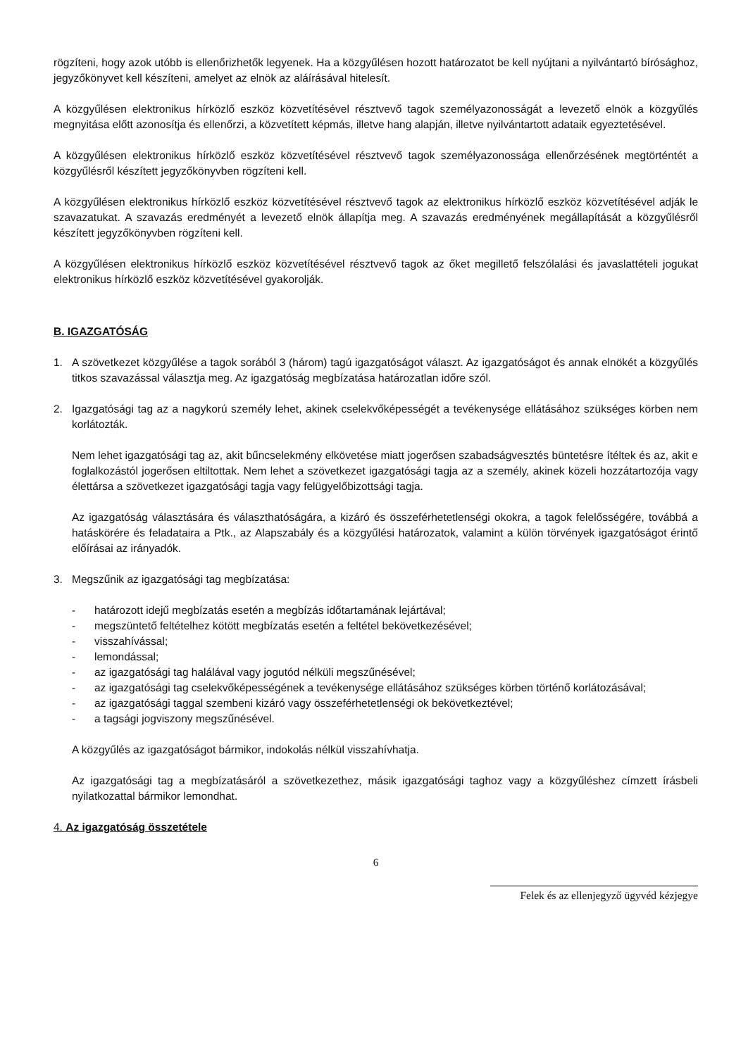rögzíteni, hogy azok utóbb is ellenőrizhetők legyenek. Ha a közgyűlésen hozott határozatot be kell nyújtani a nyilvántartó bírósághoz, jegyzőkönyvet kell készíteni, amelyet az elnök az aláírásával hitelesít.
A közgyűlésen elektronikus hírközlő eszköz közvetítésével résztvevő tagok személyazonosságát a levezető elnök a közgyűlés megnyitása előtt azonosítja és ellenőrzi, a közvetített képmás, illetve hang alapján, illetve nyilvántartott adataik egyeztetésével.
A közgyűlésen elektronikus hírközlő eszköz közvetítésével résztvevő tagok személyazonossága ellenőrzésének megtörténtét a közgyűlésről készített jegyzőkönyvben rögzíteni kell.
A közgyűlésen elektronikus hírközlő eszköz közvetítésével résztvevő tagok az elektronikus hírközlő eszköz közvetítésével adják le szavazatukat. A szavazás eredményét a levezető elnök állapítja meg. A szavazás eredményének megállapítását a közgyűlésről készített jegyzőkönyvben rögzíteni kell.
A közgyűlésen elektronikus hírközlő eszköz közvetítésével résztvevő tagok az őket megillető felszólalási és javaslattételi jogukat elektronikus hírközlő eszköz közvetítésével gyakorolják.
B. IGAZGATÓSÁG
1. A szövetkezet közgyűlése a tagok sorából 3 (három) tagú igazgatóságot választ. Az igazgatóságot és annak elnökét a közgyűlés titkos szavazással választja meg. Az igazgatóság megbízatása határozatlan időre szól.
2. Igazgatósági tag az a nagykorú személy lehet, akinek cselekvőképességét a tevékenysége ellátásához szükséges körben nem korlátozták.
Nem lehet igazgatósági tag az, akit bűncselekmény elkövetése miatt jogerősen szabadságvesztés büntetésre ítéltek és az, akit e foglalkozástól jogerősen eltiltottak. Nem lehet a szövetkezet igazgatósági tagja az a személy, akinek közeli hozzátartozója vagy élettársa a szövetkezet igazgatósági tagja vagy felügyelőbizottsági tagja.
Az igazgatóság választására és választhatóságára, a kizáró és összeférhetetlenségi okokra, a tagok felelősségére, továbbá a hatáskörére és feladataira a Ptk., az Alapszabály és a közgyűlési határozatok, valamint a külön törvények igazgatóságot érintő előírásai az irányadók.
3. Megszűnik az igazgatósági tag megbízatása:
- határozott idejű megbízatás esetén a megbízás időtartamának lejártával;
- megszüntető feltételhez kötött megbízatás esetén a feltétel bekövetkezésével;
- visszahívással;
- lemondással;
- az igazgatósági tag halálával vagy jogutód nélküli megszűnésével;
- az igazgatósági tag cselekvőképességének a tevékenysége ellátásához szükséges körben történő korlátozásával;
- az igazgatósági taggal szembeni kizáró vagy összeférhetetlenségi ok bekövetkeztével;
- a tagsági jogviszony megszűnésével.
A közgyűlés az igazgatóságot bármikor, indokolás nélkül visszahívhatja.
Az igazgatósági tag a megbízatásáról a szövetkezethez, másik igazgatósági taghoz vagy a közgyűléshez címzett írásbeli nyilatkozattal bármikor lemondhat.
4. Az igazgatóság összetétele
6
Felek és az ellenjegyző ügyvéd kézjegye